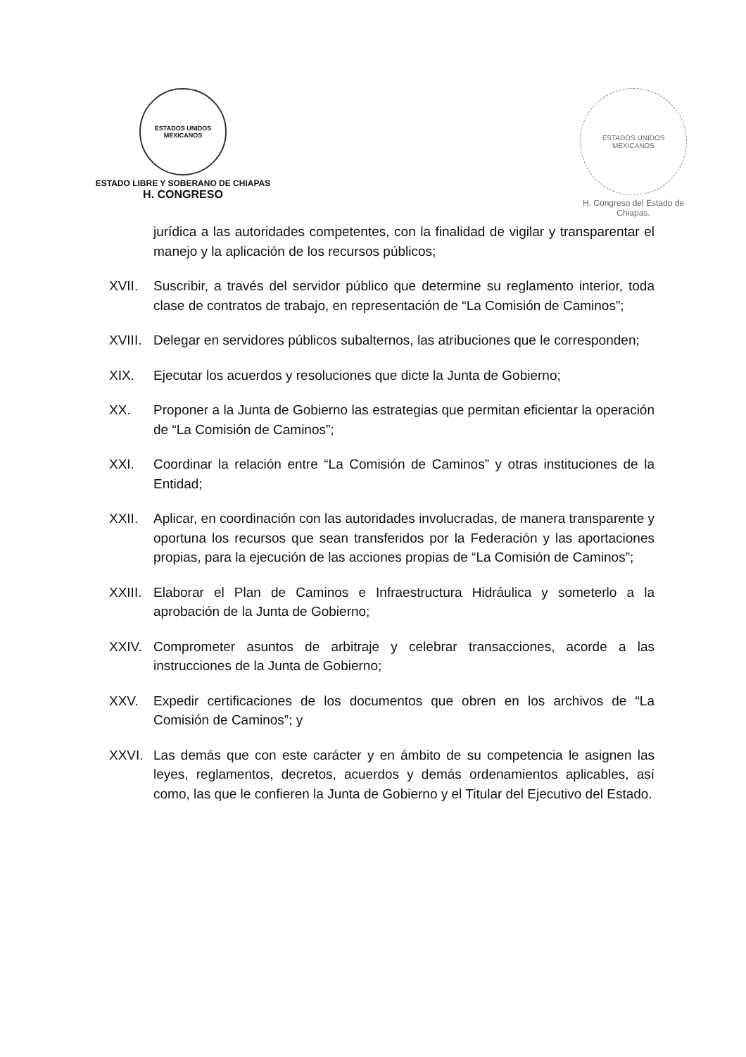ESTADOS UNIDOS MEXICANOS
ESTADO LIBRE Y SOBERANO DE CHIAPAS
H. CONGRESO
ESTADOS UNIDOS MEXICANOS
H. Congreso del Estado de Chiapas.
jurídica a las autoridades competentes, con la finalidad de vigilar y transparentar el manejo y la aplicación de los recursos públicos;
XVII. Suscribir, a través del servidor público que determine su reglamento interior, toda clase de contratos de trabajo, en representación de “La Comisión de Caminos”;
XVIII.
Delegar en servidores públicos subalternos, las atribuciones que le corresponden;
XIX. Ejecutar los acuerdos y resoluciones que dicte la Junta de Gobierno;
XX. Proponer a la Junta de Gobierno las estrategias que permitan eficientar la operación de “La Comisión de Caminos”;
XXI. Coordinar la relación entre “La Comisión de Caminos” y otras instituciones de la Entidad;
XXII. Aplicar, en coordinación con las autoridades involucradas, de manera transparente y oportuna los recursos que sean transferidos por la Federación y las aportaciones propias, para la ejecución de las acciones propias de “La Comisión de Caminos”;
XXIII.
Elaborar el Plan de Caminos e Infraestructura Hidráulica y someterlo a la aprobación de la Junta de Gobierno;
XXIV. Comprometer asuntos de arbitraje y celebrar transacciones, acorde a las instrucciones de la Junta de Gobierno;
XXV. Expedir certificaciones de los documentos que obren en los archivos de “La Comisión de Caminos”; y
XXVI. Las demás que con este carácter y en ámbito de su competencia le asignen las leyes, reglamentos, decretos, acuerdos y demás ordenamientos aplicables, así como, las que le confieren la Junta de Gobierno y el Titular del Ejecutivo del Estado.